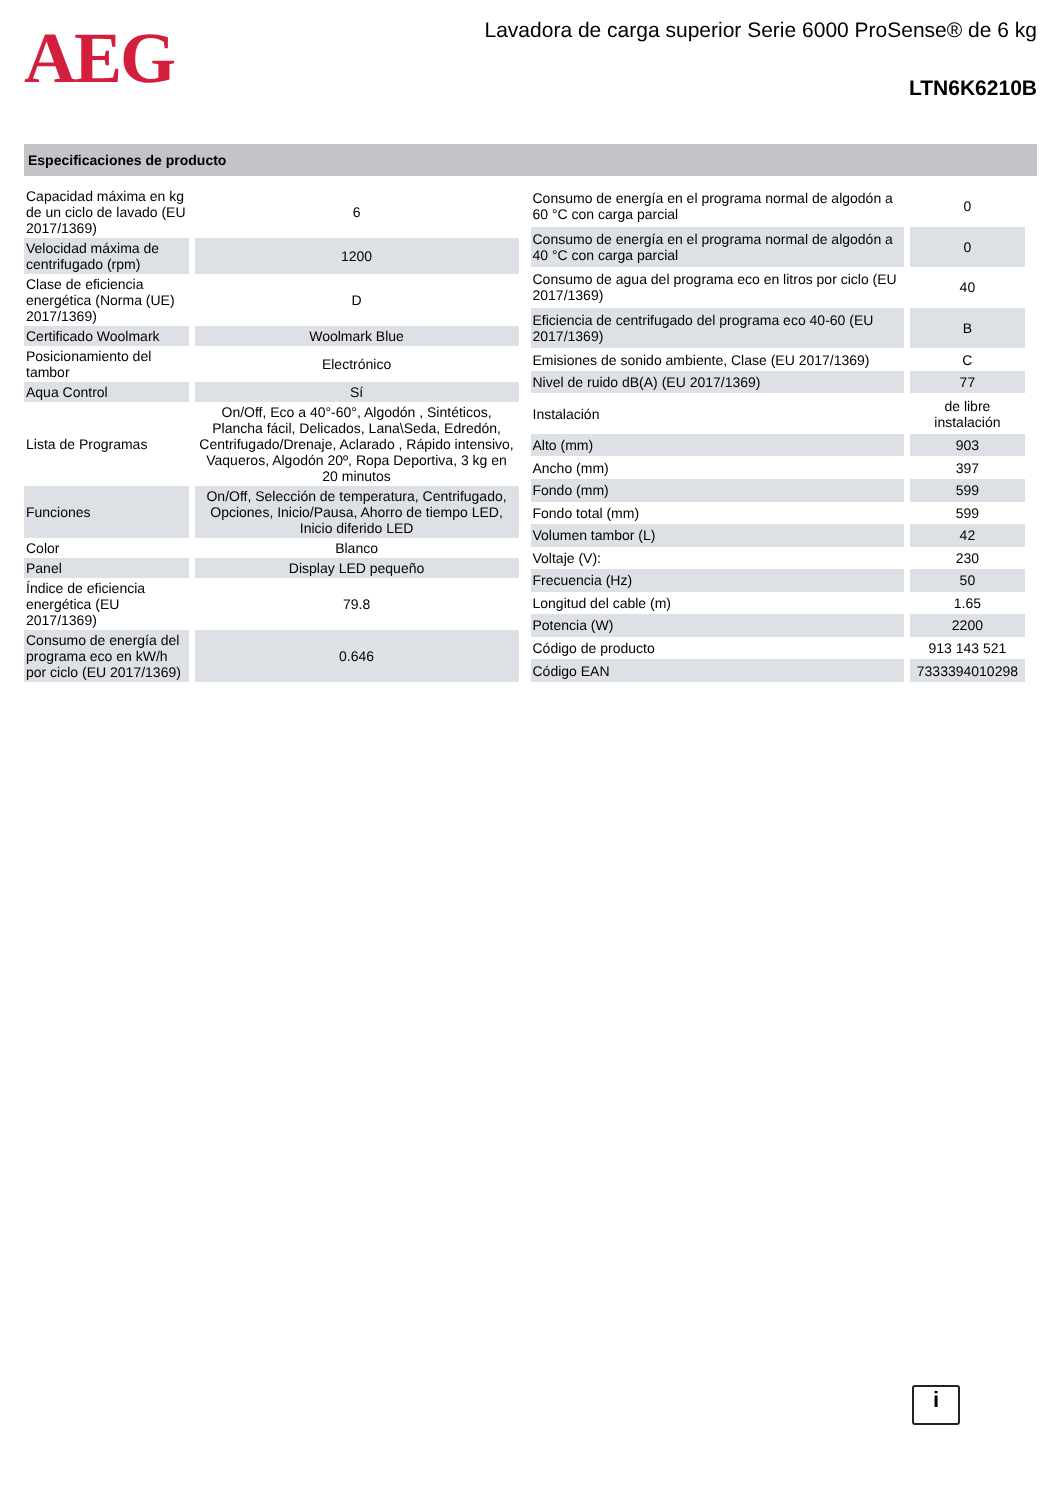AEG
Lavadora de carga superior Serie 6000 ProSense® de 6 kg
LTN6K6210B
Especificaciones de producto
| Capacidad máxima en kg de un ciclo de lavado (EU 2017/1369) | 6 |
| Velocidad máxima de centrifugado (rpm) | 1200 |
| Clase de eficiencia energética (Norma (UE) 2017/1369) | D |
| Certificado Woolmark | Woolmark Blue |
| Posicionamiento del tambor | Electrónico |
| Aqua Control | Sí |
| Lista de Programas | On/Off, Eco a 40°-60°, Algodón , Sintéticos, Plancha fácil, Delicados, Lana\Seda, Edredón, Centrifugado/Drenaje, Aclarado , Rápido intensivo, Vaqueros, Algodón 20º, Ropa Deportiva, 3 kg en 20 minutos |
| Funciones | On/Off, Selección de temperatura, Centrifugado, Opciones, Inicio/Pausa, Ahorro de tiempo LED, Inicio diferido LED |
| Color | Blanco |
| Panel | Display LED pequeño |
| Índice de eficiencia energética (EU 2017/1369) | 79.8 |
| Consumo de energía del programa eco en kW/h por ciclo (EU 2017/1369) | 0.646 |
| Consumo de energía en el programa normal de algodón a 60 °C con carga parcial | 0 |
| Consumo de energía en el programa normal de algodón a 40 °C con carga parcial | 0 |
| Consumo de agua del programa eco en litros por ciclo (EU 2017/1369) | 40 |
| Eficiencia de centrifugado del programa eco 40-60 (EU 2017/1369) | B |
| Emisiones de sonido ambiente, Clase (EU 2017/1369) | C |
| Nivel de ruido dB(A) (EU 2017/1369) | 77 |
| Instalación | de libre instalación |
| Alto (mm) | 903 |
| Ancho (mm) | 397 |
| Fondo (mm) | 599 |
| Fondo total (mm) | 599 |
| Volumen tambor (L) | 42 |
| Voltaje (V): | 230 |
| Frecuencia (Hz) | 50 |
| Longitud del cable (m) | 1.65 |
| Potencia (W) | 2200 |
| Código de producto | 913 143 521 |
| Código EAN | 7333394010298 |
i